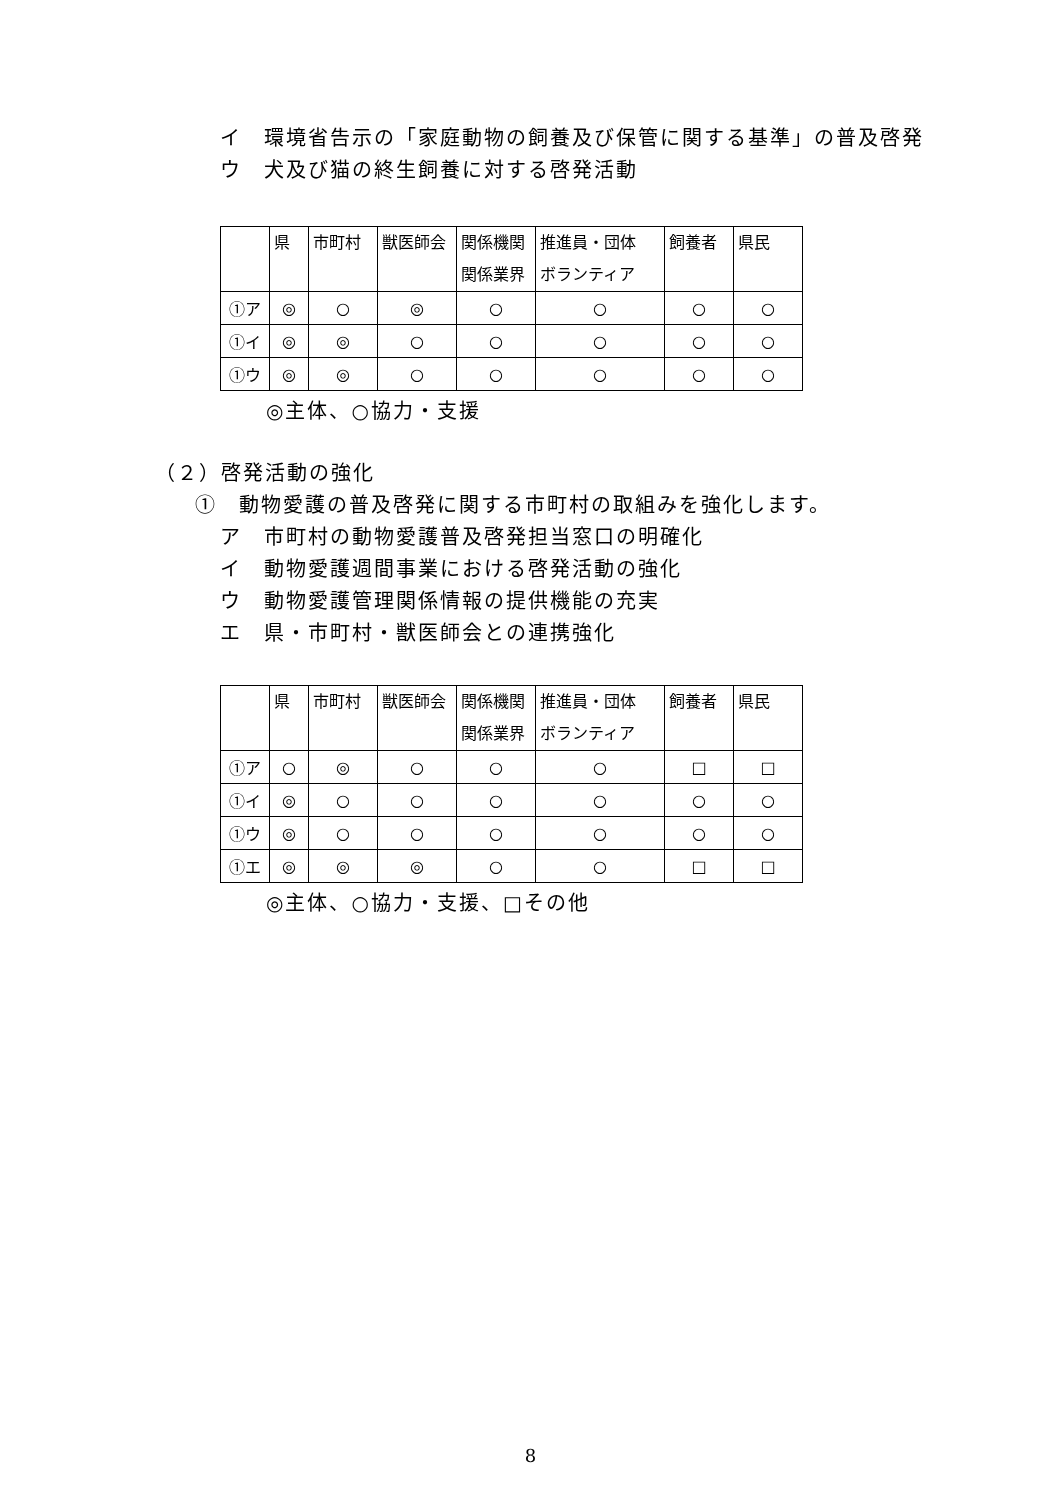イ　環境省告示の「家庭動物の飼養及び保管に関する基準」の普及啓発
ウ　犬及び猫の終生飼養に対する啓発活動
| | 県 | 市町村 | 獣医師会 | 関係機関 関係業界 | 推進員・団体 ボランティア | 飼養者 | 県民 |
| ①ア | ◎ | ○ | ◎ | ○ | ○ | ○ | ○ |
| ①イ | ◎ | ◎ | ○ | ○ | ○ | ○ | ○ |
| ①ウ | ◎ | ◎ | ○ | ○ | ○ | ○ | ○ |
◎主体、○協力・支援
（２）啓発活動の強化
①　動物愛護の普及啓発に関する市町村の取組みを強化します。
ア　市町村の動物愛護普及啓発担当窓口の明確化
イ　動物愛護週間事業における啓発活動の強化
ウ　動物愛護管理関係情報の提供機能の充実
エ　県・市町村・獣医師会との連携強化
| | 県 | 市町村 | 獣医師会 | 関係機関 関係業界 | 推進員・団体 ボランティア | 飼養者 | 県民 |
| ①ア | ○ | ◎ | ○ | ○ | ○ | □ | □ |
| ①イ | ◎ | ○ | ○ | ○ | ○ | ○ | ○ |
| ①ウ | ◎ | ○ | ○ | ○ | ○ | ○ | ○ |
| ①エ | ◎ | ◎ | ◎ | ○ | ○ | □ | □ |
◎主体、○協力・支援、□その他
8